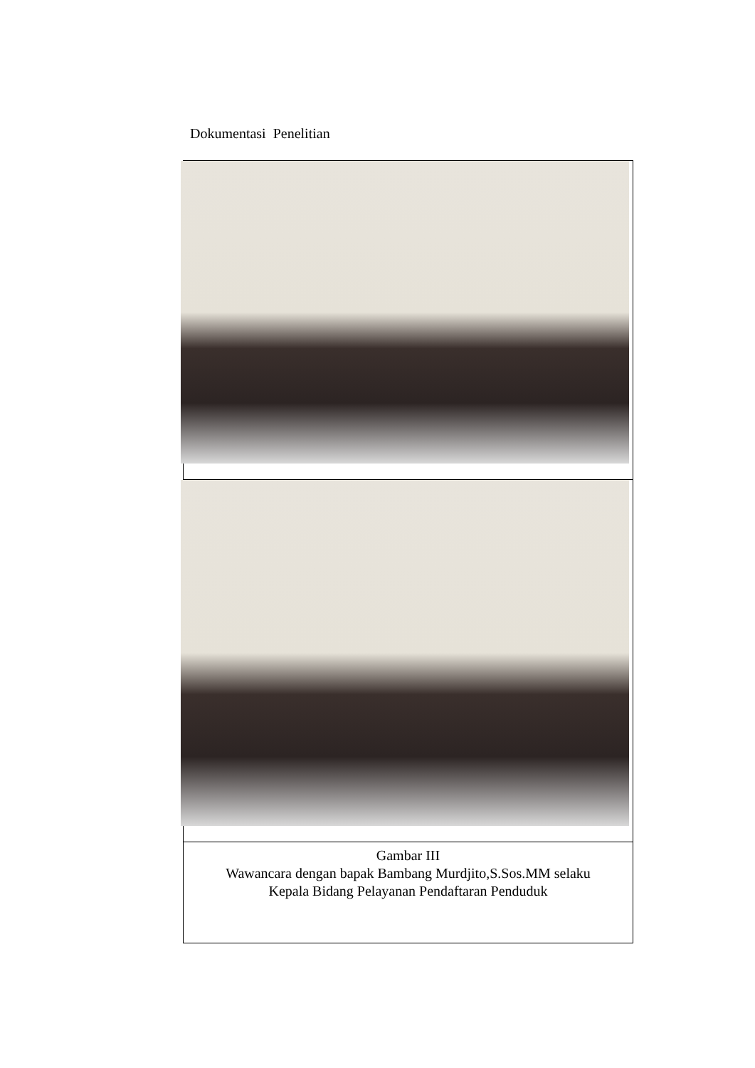Dokumentasi Penelitian
| Gambar III Wawancara dengan bapak Bambang Murdjito,S.Sos.MM selaku Kepala Bidang Pelayanan Pendaftaran Penduduk |